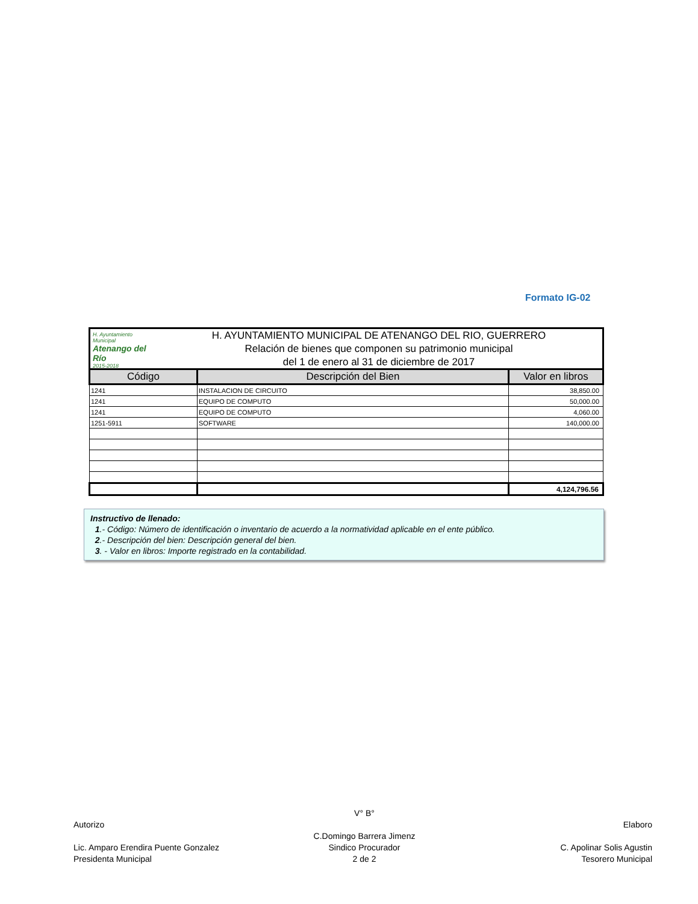Formato IG-02
H. Ayuntamiento Municipal
Atenango del Río
2015-2018
H. AYUNTAMIENTO MUNICIPAL DE ATENANGO DEL RIO, GUERRERO
Relación de bienes que componen su patrimonio municipal
del 1 de enero al 31 de diciembre de 2017
| Código | Descripción del Bien | Valor en libros |
| --- | --- | --- |
| 1241 | INSTALACION DE CIRCUITO | 38,850.00 |
| 1241 | EQUIPO DE COMPUTO | 50,000.00 |
| 1241 | EQUIPO DE COMPUTO | 4,060.00 |
| 1251-5911 | SOFTWARE | 140,000.00 |
| | | 4,124,796.56 |
Instructivo de llenado:
1.- Código: Número de identificación o inventario de acuerdo a la normatividad aplicable en el ente público.
2.- Descripción del bien: Descripción general del bien.
3. - Valor en libros: Importe registrado en la contabilidad.
Autorizo
Lic. Amparo Erendira Puente Gonzalez
Presidenta Municipal
V° B°
C.Domingo Barrera Jimenz
Sindico Procurador
2 de 2
Elaboro
C. Apolinar Solis Agustin
Tesorero Municipal